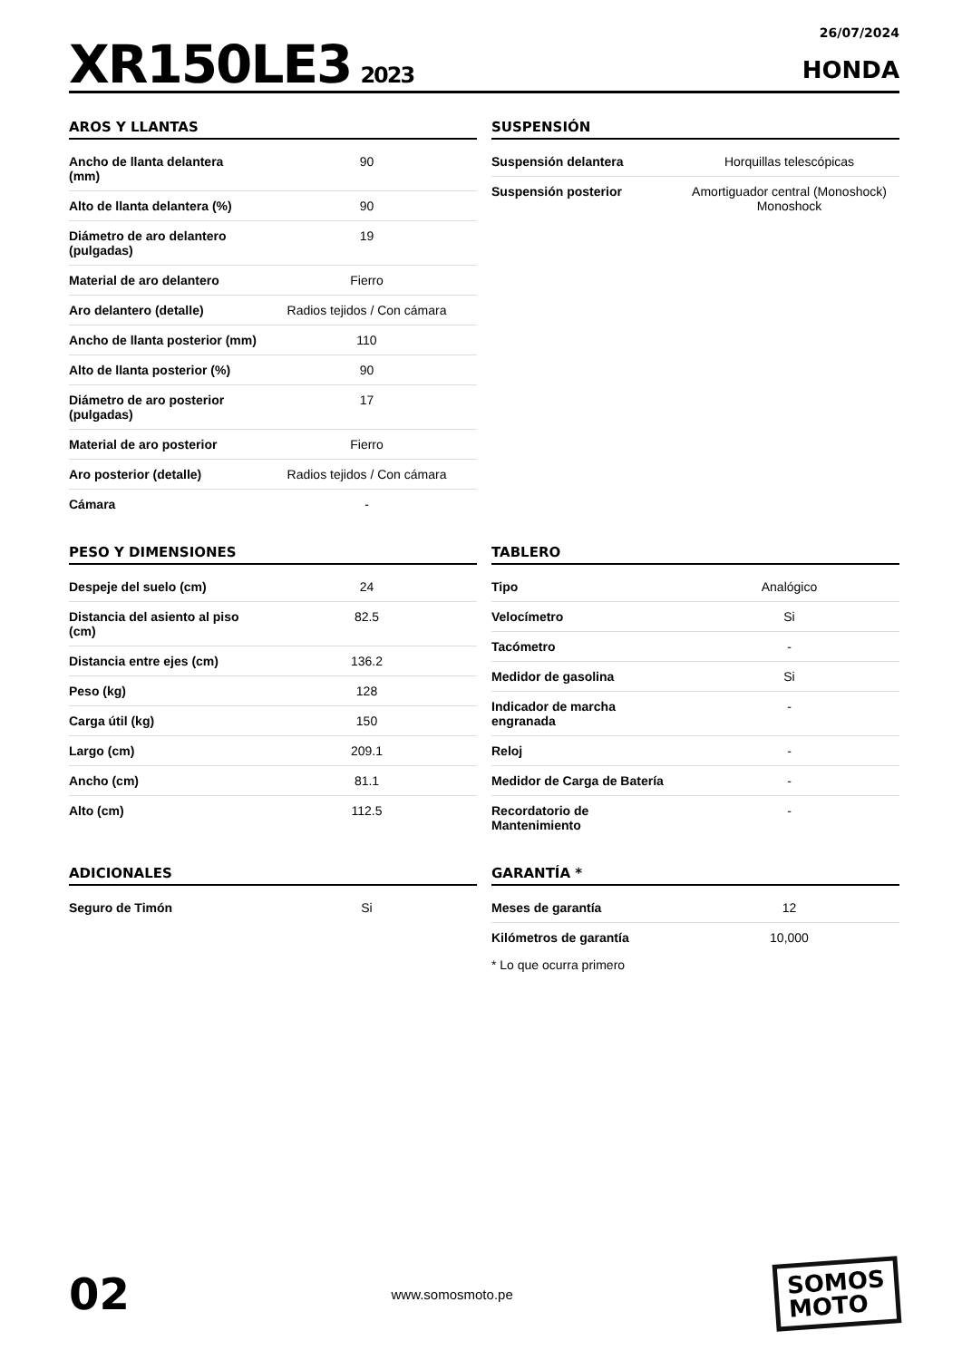XR150LE3 2023
26/07/2024
HONDA
AROS Y LLANTAS
| Ancho de llanta delantera (mm) | 90 |
| Alto de llanta delantera (%) | 90 |
| Diámetro de aro delantero (pulgadas) | 19 |
| Material de aro delantero | Fierro |
| Aro delantero (detalle) | Radios tejidos / Con cámara |
| Ancho de llanta posterior (mm) | 110 |
| Alto de llanta posterior (%) | 90 |
| Diámetro de aro posterior (pulgadas) | 17 |
| Material de aro posterior | Fierro |
| Aro posterior (detalle) | Radios tejidos / Con cámara |
| Cámara | - |
SUSPENSIÓN
| Suspensión delantera | Horquillas telescópicas |
| Suspensión posterior | Amortiguador central (Monoshock) Monoshock |
PESO Y DIMENSIONES
| Despeje del suelo (cm) | 24 |
| Distancia del asiento al piso (cm) | 82.5 |
| Distancia entre ejes (cm) | 136.2 |
| Peso (kg) | 128 |
| Carga útil (kg) | 150 |
| Largo (cm) | 209.1 |
| Ancho (cm) | 81.1 |
| Alto (cm) | 112.5 |
TABLERO
| Tipo | Analógico |
| Velocímetro | Si |
| Tacómetro | - |
| Medidor de gasolina | Si |
| Indicador de marcha engranada | - |
| Reloj | - |
| Medidor de Carga de Batería | - |
| Recordatorio de Mantenimiento | - |
ADICIONALES
| Seguro de Timón | Si |
GARANTÍA *
| Meses de garantía | 12 |
| Kilómetros de garantía | 10,000 |
* Lo que ocurra primero
02
www.somosmoto.pe
SOMOS
MOTO